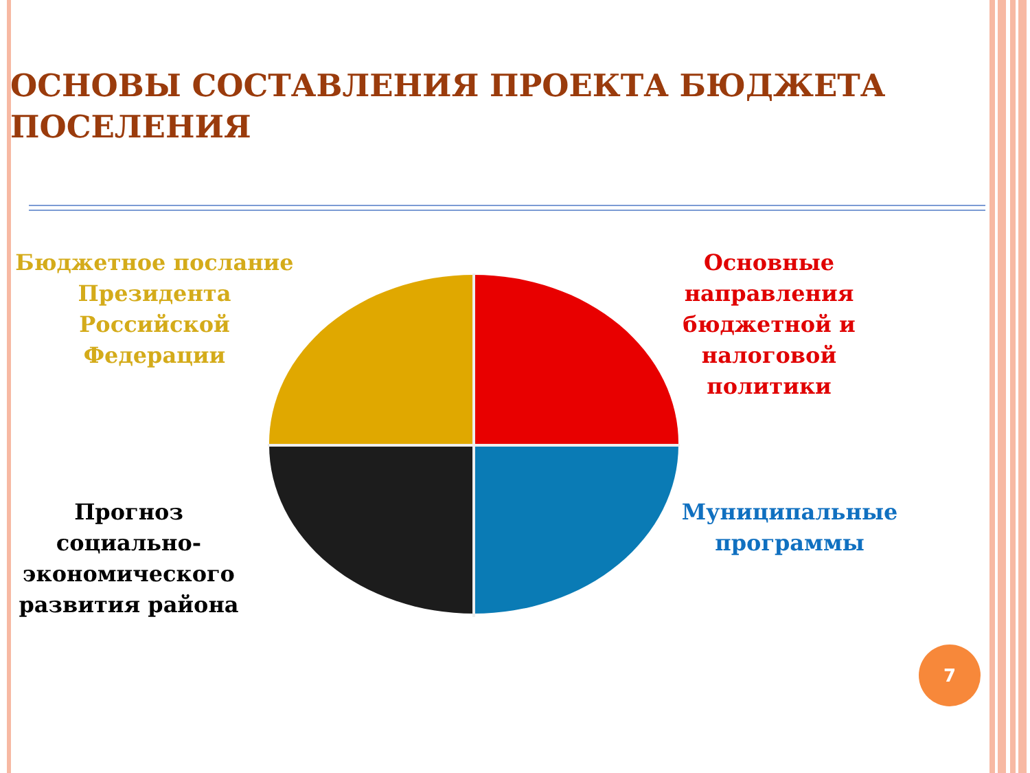ОСНОВЫ СОСТАВЛЕНИЯ ПРОЕКТА БЮДЖЕТА ПОСЕЛЕНИЯ
Бюджетное послание Президента Российской Федерации
Основные направления бюджетной и налоговой политики
Прогноз социально-экономического развития района
Муниципальные программы
7